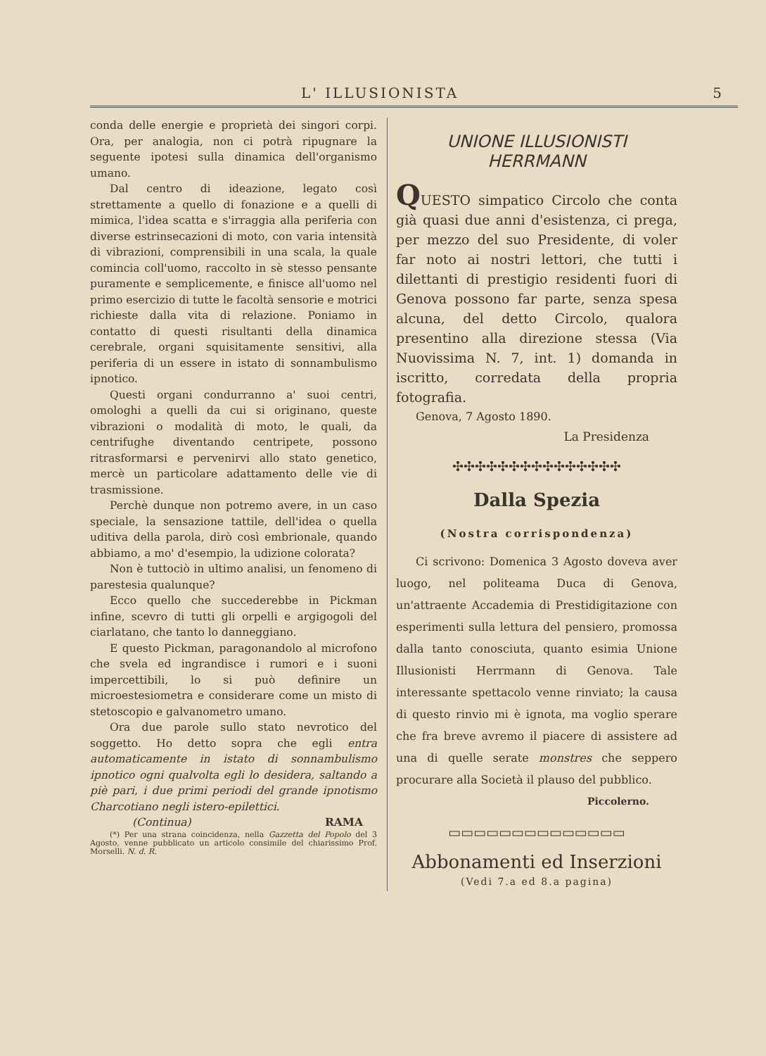L' ILLUSIONISTA 5
conda delle energie e proprietà dei singori corpi. Ora, per analogia, non ci potrà ripugnare la seguente ipotesi sulla dinamica dell'organismo umano.
Dal centro di ideazione, legato così strettamente a quello di fonazione e a quelli di mimica, l'idea scatta e s'irraggia alla periferia con diverse estrinsecazioni di moto, con varia intensità di vibrazioni, comprensibili in una scala, la quale comincia coll'uomo, raccolto in sè stesso pensante puramente e semplicemente, e finisce all'uomo nel primo esercizio di tutte le facoltà sensorie e motrici richieste dalla vita di relazione. Poniamo in contatto di questi risultanti della dinamica cerebrale, organi squisitamente sensitivi, alla periferia di un essere in istato di sonnambulismo ipnotico.
Questi organi condurranno a' suoi centri, omologhi a quelli da cui si originano, queste vibrazioni o modalità di moto, le quali, da centrifughe diventando centripete, possono ritrasformarsi e pervenirvi allo stato genetico, mercè un particolare adattamento delle vie di trasmissione.
Perchè dunque non potremo avere, in un caso speciale, la sensazione tattile, dell'idea o quella uditiva della parola, dirò così embrionale, quando abbiamo, a mo' d'esempio, la udizione colorata?
Non è tuttociò in ultimo analisi, un fenomeno di parestesia qualunque?
Ecco quello che succederebbe in Pickman infine, scevro di tutti gli orpelli e argigogoli del ciarlatano, che tanto lo danneggiano.
E questo Pickman, paragonandolo al microfono che svela ed ingrandisce i rumori e i suoni impercettibili, lo si può definire un microestesiometra e considerare come un misto di stetoscopio e galvanometro umano.
Ora due parole sullo stato nevrotico del soggetto. Ho detto sopra che egli entra automaticamente in istato di sonnambulismo ipnotico ogni qualvolta egli lo desidera, saltando a piè pari, i due primi periodi del grande ipnotismo Charcotiano negli istero-epilettici.
(Continua) RAMA
(*) Per una strana coincidenza, nella Gazzetta del Popolo del 3 Agosto, venne pubblicato un articolo consimile del chiarissimo Prof. Morselli. N. d. R.
UNIONE ILLUSIONISTI
HERRMANN
QUESTO simpatico Circolo che conta già quasi due anni d'esistenza, ci prega, per mezzo del suo Presidente, di voler far noto ai nostri lettori, che tutti i dilettanti di prestigio residenti fuori di Genova possono far parte, senza spesa alcuna, del detto Circolo, qualora presentino alla direzione stessa (Via Nuovissima N. 7, int. 1) domanda in iscritto, corredata della propria fotografia.
Genova, 7 Agosto 1890.
La Presidenza
✣✣✣✣✣✣✣✣✣✣✣✣✣✣✣
Dalla Spezia
(Nostra corrispondenza)
Ci scrivono: Domenica 3 Agosto doveva aver luogo, nel politeama Duca di Genova, un'attraente Accademia di Prestidigitazione con esperimenti sulla lettura del pensiero, promossa dalla tanto conosciuta, quanto esimia Unione Illusionisti Herrmann di Genova. Tale interessante spettacolo venne rinviato; la causa di questo rinvio mi è ignota, ma voglio sperare che fra breve avremo il piacere di assistere ad una di quelle serate monstres che seppero procurare alla Società il plauso del pubblico.
Piccolerno.
▭▭▭▭▭▭▭▭▭▭▭▭▭▭
Abbonamenti ed Inserzioni
(Vedi 7.a ed 8.a pagina)